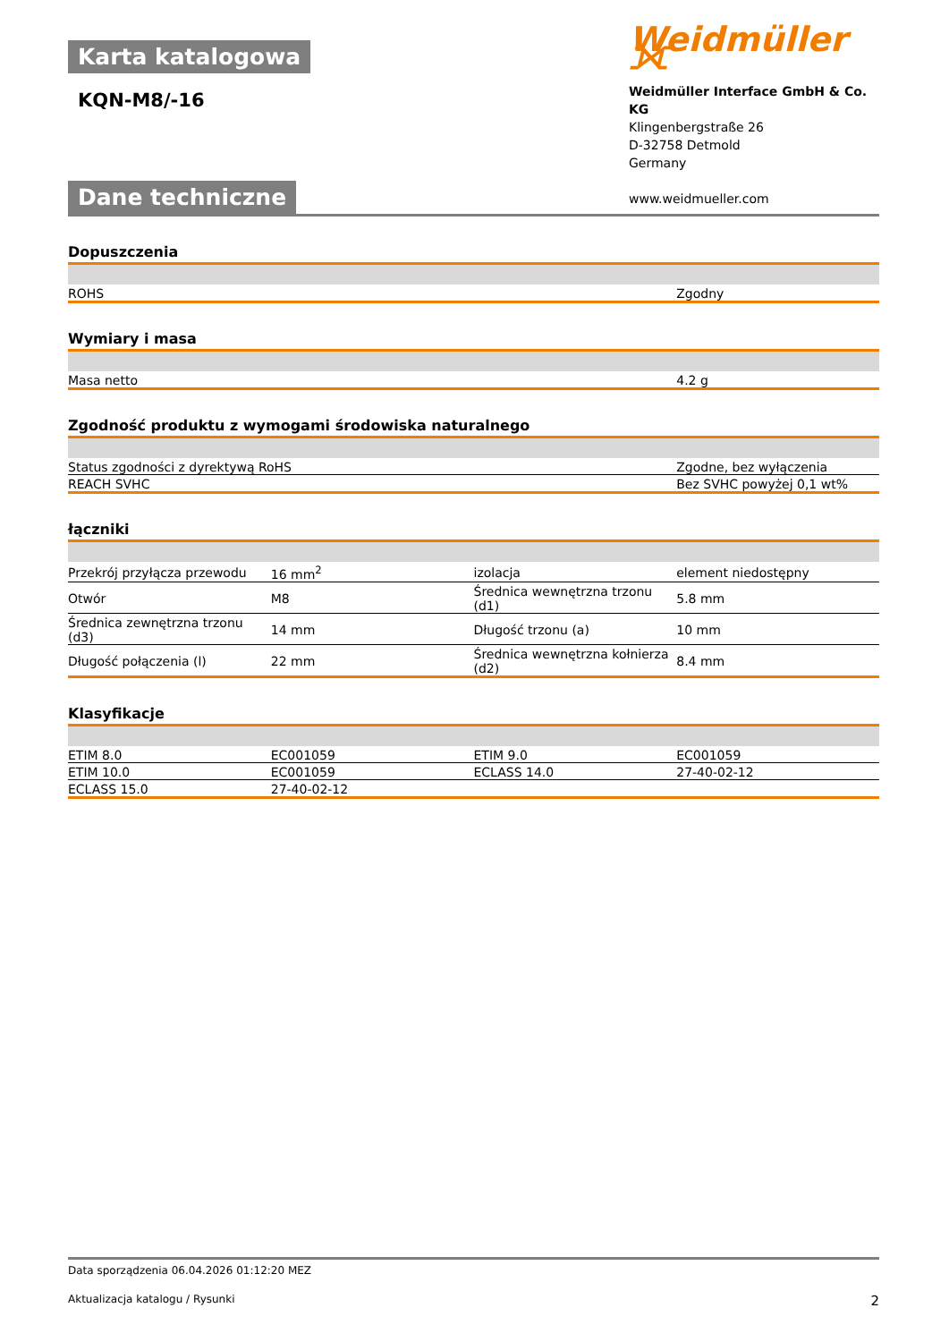Karta katalogowa
KQN-M8/-16
Weidmüller ⟗
Weidmüller Interface GmbH & Co. KG
Klingenbergstraße 26
D-32758 Detmold
Germany
www.weidmueller.com
Dane techniczne
Dopuszczenia
| ROHS | Zgodny |
Wymiary i masa
| Masa netto | 4.2 g |
Zgodność produktu z wymogami środowiska naturalnego
| Status zgodności z dyrektywą RoHS | Zgodne, bez wyłączenia |
| REACH SVHC | Bez SVHC powyżej 0,1 wt% |
łączniki
| Przekrój przyłącza przewodu | 16 mm<sup>2</sup> | izolacja | element niedostępny |
| Otwór | M8 | Średnica wewnętrzna trzonu (d1) | 5.8 mm |
| Średnica zewnętrzna trzonu (d3) | 14 mm | Długość trzonu (a) | 10 mm |
| Długość połączenia (l) | 22 mm | Średnica wewnętrzna kołnierza (d2) | 8.4 mm |
Klasyfikacje
| ETIM 8.0 | EC001059 | ETIM 9.0 | EC001059 |
| ETIM 10.0 | EC001059 | ECLASS 14.0 | 27-40-02-12 |
| ECLASS 15.0 | 27-40-02-12 | | |
Data sporządzenia 06.04.2026 01:12:20 MEZ
Aktualizacja katalogu / Rysunki 2